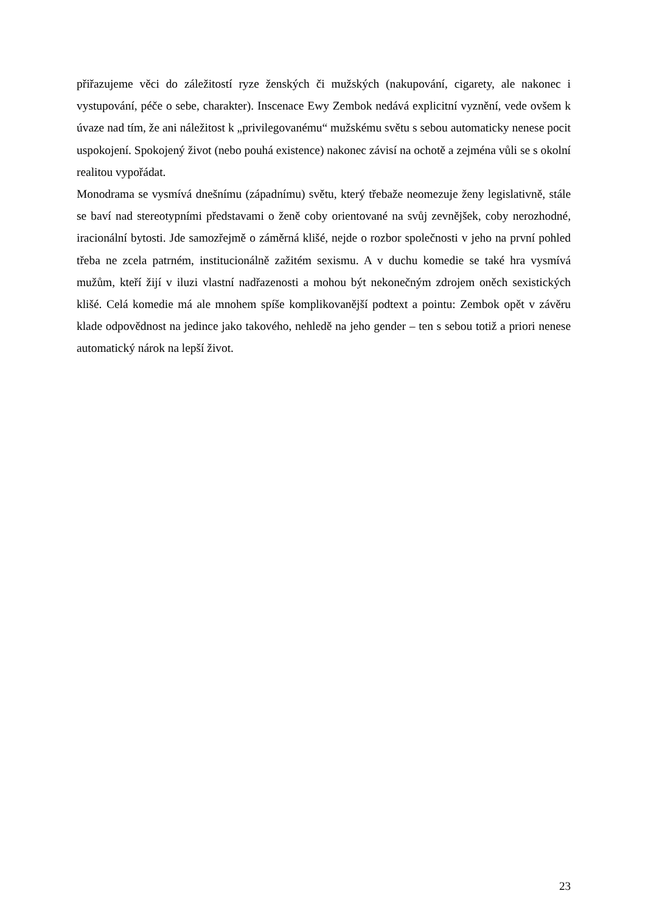přiřazujeme věci do záležitostí ryze ženských či mužských (nakupování, cigarety, ale nakonec i vystupování, péče o sebe, charakter). Inscenace Ewy Zembok nedává explicitní vyznění, vede ovšem k úvaze nad tím, že ani náležitost k „privilegovanému“ mužskému světu s sebou automaticky nenese pocit uspokojení. Spokojený život (nebo pouhá existence) nakonec závisí na ochotě a zejména vůli se s okolní realitou vypořádat.
Monodrama se vysmívá dnešnímu (západnímu) světu, který třebaže neomezuje ženy legislativně, stále se baví nad stereotypními představami o ženě coby orientované na svůj zevnějšek, coby nerozhodné, iracionální bytosti. Jde samozřejmě o záměrná klišé, nejde o rozbor společnosti v jeho na první pohled třeba ne zcela patrném, institucionálně zažitém sexismu. A v duchu komedie se také hra vysmívá mužům, kteří žijí v iluzi vlastní nadřazenosti a mohou být nekonečným zdrojem oněch sexistických klišé. Celá komedie má ale mnohem spíše komplikovanější podtext a pointu: Zembok opět v závěru klade odpovědnost na jedince jako takového, nehledě na jeho gender – ten s sebou totiž a priori nenese automatický nárok na lepší život.
23